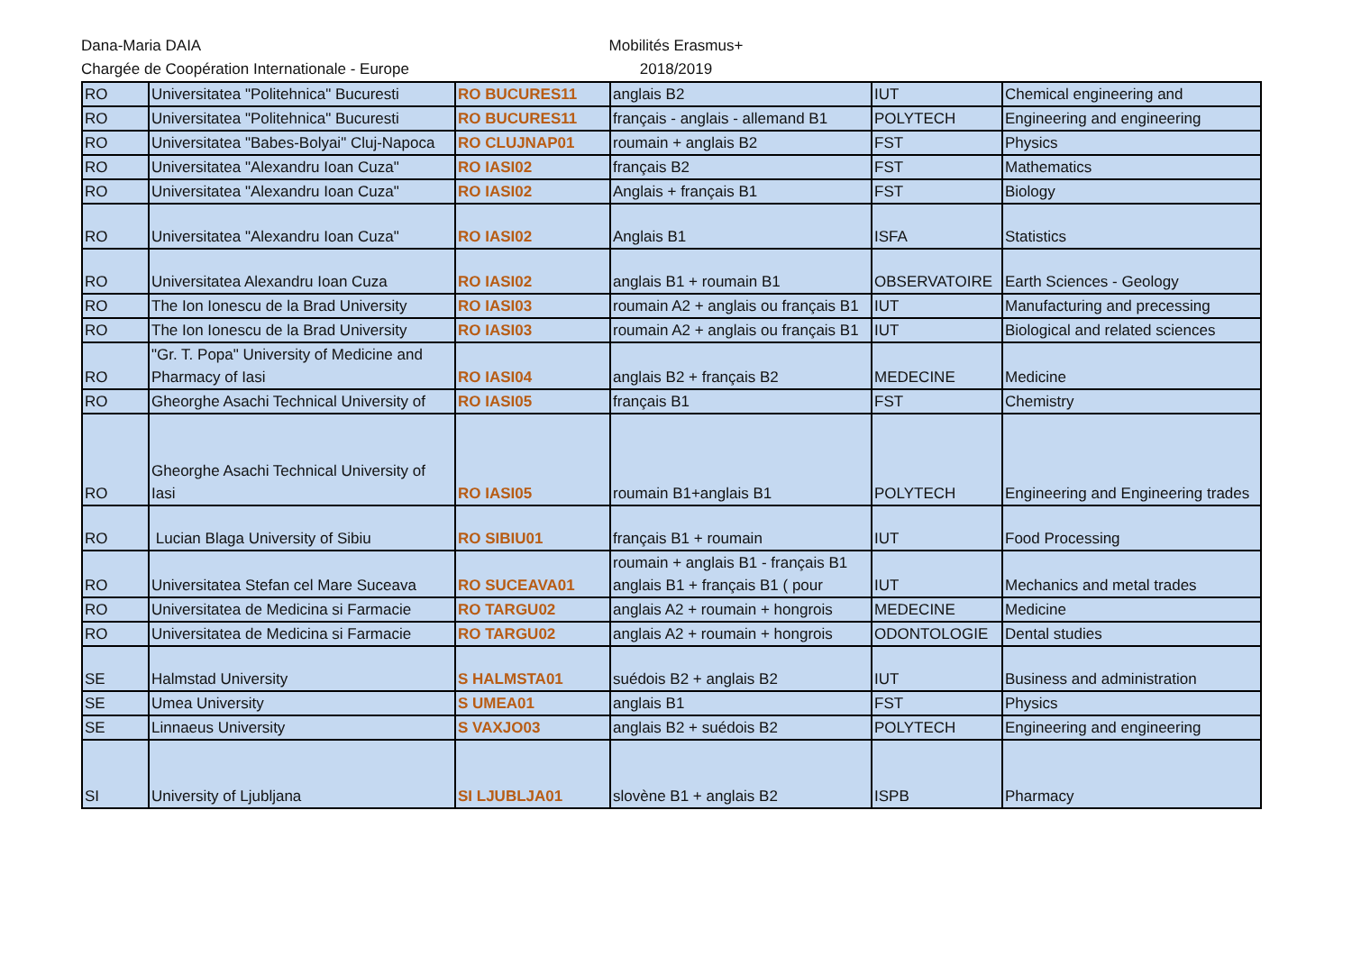Dana-Maria DAIA
Chargée de Coopération Internationale - Europe
Mobilités Erasmus+
2018/2019
| RO | Universitatea "Politehnica" Bucuresti | RO BUCURES11 | anglais B2 | IUT | Chemical engineering and |
| RO | Universitatea "Politehnica" Bucuresti | RO BUCURES11 | français - anglais - allemand B1 | POLYTECH | Engineering and engineering |
| RO | Universitatea "Babes-Bolyai" Cluj-Napoca | RO CLUJNAP01 | roumain + anglais B2 | FST | Physics |
| RO | Universitatea "Alexandru Ioan Cuza" | RO IASI02 | français B2 | FST | Mathematics |
| RO | Universitatea "Alexandru Ioan Cuza" | RO IASI02 | Anglais + français B1 | FST | Biology |
| RO | Universitatea "Alexandru Ioan Cuza" | RO IASI02 | Anglais B1 | ISFA | Statistics |
| RO | Universitatea Alexandru Ioan Cuza | RO IASI02 | anglais B1 + roumain B1 | OBSERVATOIRE | Earth Sciences - Geology |
| RO | The Ion Ionescu de la Brad University | RO IASI03 | roumain A2 + anglais ou français B1 | IUT | Manufacturing and precessing |
| RO | The Ion Ionescu de la Brad University | RO IASI03 | roumain A2 + anglais ou français B1 | IUT | Biological and related sciences |
| RO | "Gr. T. Popa" University of Medicine and Pharmacy of Iasi | RO IASI04 | anglais B2 + français B2 | MEDECINE | Medicine |
| RO | Gheorghe Asachi Technical University of | RO IASI05 | français B1 | FST | Chemistry |
| RO | Gheorghe Asachi Technical University of Iasi | RO IASI05 | roumain B1+anglais B1 | POLYTECH | Engineering and Engineering trades |
| RO | Lucian Blaga University of Sibiu | RO SIBIU01 | français B1 + roumain | IUT | Food Processing |
| RO | Universitatea Stefan cel Mare Suceava | RO SUCEAVA01 | roumain + anglais B1 - français B1 anglais B1 + français B1 ( pour | IUT | Mechanics and metal trades |
| RO | Universitatea de Medicina si Farmacie | RO TARGU02 | anglais A2 + roumain + hongrois | MEDECINE | Medicine |
| RO | Universitatea de Medicina si Farmacie | RO TARGU02 | anglais A2 + roumain + hongrois | ODONTOLOGIE | Dental studies |
| SE | Halmstad University | S HALMSTA01 | suédois B2 + anglais B2 | IUT | Business and administration |
| SE | Umea University | S UMEA01 | anglais B1 | FST | Physics |
| SE | Linnaeus University | S VAXJO03 | anglais B2 + suédois B2 | POLYTECH | Engineering and engineering |
| SI | University of Ljubljana | SI LJUBLJA01 | slovène B1 + anglais B2 | ISPB | Pharmacy |